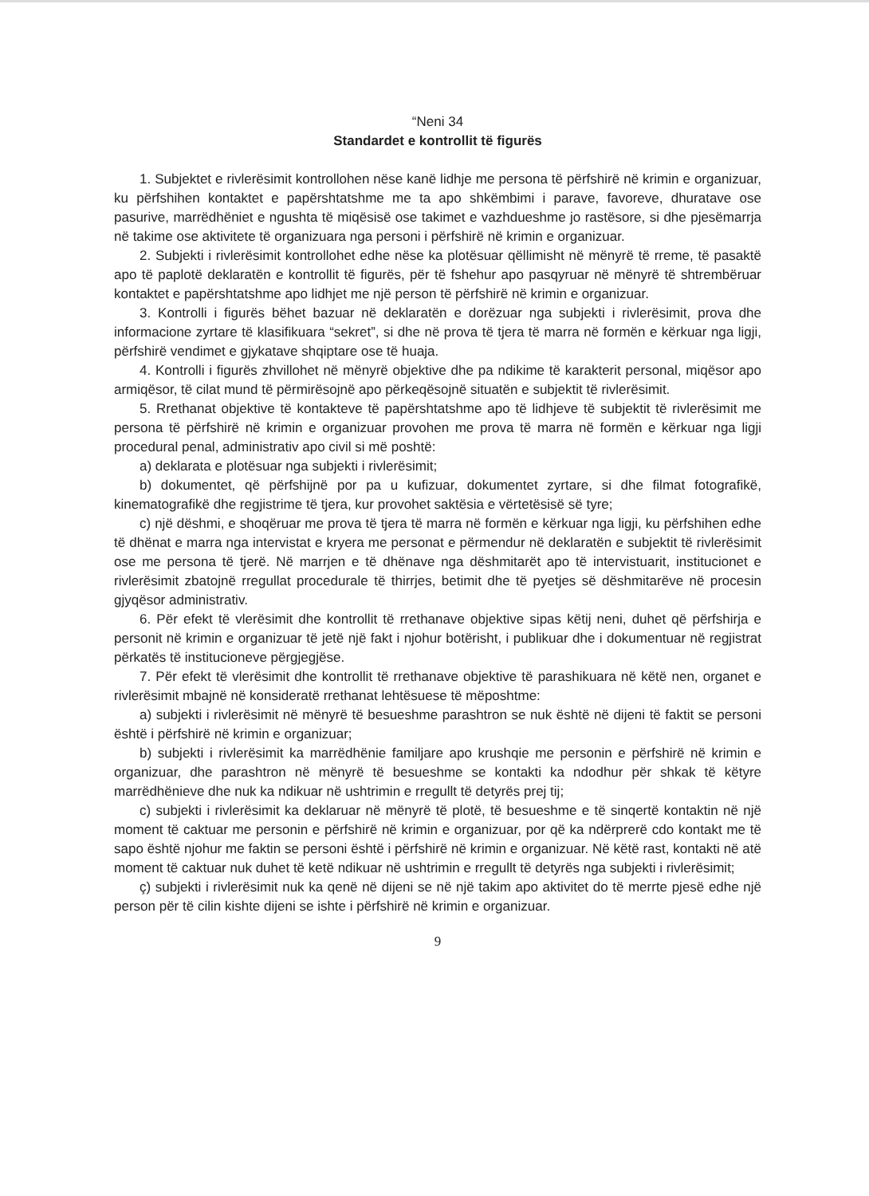“Neni 34
Standardet e kontrollit të figurës
1. Subjektet e rivlerësimit kontrollohen nëse kanë lidhje me persona të përfshirë në krimin e organizuar, ku përfshihen kontaktet e papërshtatshme me ta apo shkëmbimi i parave, favoreve, dhuratave ose pasurive, marrëdhëniet e ngushta të miqësisë ose takimet e vazhdueshme jo rastësore, si dhe pjesëmarrja në takime ose aktivitete të organizuara nga personi i përfshirë në krimin e organizuar.
2. Subjekti i rivlerësimit kontrollohet edhe nëse ka plotësuar qëllimisht në mënyrë të rreme, të pasaktë apo të paplotë deklaratën e kontrollit të figurës, për të fshehur apo pasqyruar në mënyrë të shtrembëruar kontaktet e papërshtatshme apo lidhjet me një person të përfshirë në krimin e organizuar.
3. Kontrolli i figurës bëhet bazuar në deklaratën e dorëzuar nga subjekti i rivlerësimit, prova dhe informacione zyrtare të klasifikuara “sekret”, si dhe në prova të tjera të marra në formën e kërkuar nga ligji, përfshirë vendimet e gjykatave shqiptare ose të huaja.
4. Kontrolli i figurës zhvillohet në mënyrë objektive dhe pa ndikime të karakterit personal, miqësor apo armiqësor, të cilat mund të përmirësojnë apo përkeqësojnë situatën e subjektit të rivlerësimit.
5. Rrethanat objektive të kontakteve të papërshtatshme apo të lidhjeve të subjektit të rivlerësimit me persona të përfshirë në krimin e organizuar provohen me prova të marra në formën e kërkuar nga ligji procedural penal, administrativ apo civil si më poshtë:
a) deklarata e plotësuar nga subjekti i rivlerësimit;
b) dokumentet, që përfshijnë por pa u kufizuar, dokumentet zyrtare, si dhe filmat fotografikë, kinematografikë dhe regjistrime të tjera, kur provohet saktësia e vërtetësisë së tyre;
c) një dëshmi, e shoqëruar me prova të tjera të marra në formën e kërkuar nga ligji, ku përfshihen edhe të dhënat e marra nga intervistat e kryera me personat e përmendur në deklaratën e subjektit të rivlerësimit ose me persona të tjerë. Në marrjen e të dhënave nga dëshmitarët apo të intervistuarit, institucionet e rivlerësimit zbatojnë rregullat procedurale të thirrjes, betimit dhe të pyetjes së dëshmitarëve në procesin gjyqësor administrativ.
6. Për efekt të vlerësimit dhe kontrollit të rrethanave objektive sipas këtij neni, duhet që përfshirja e personit në krimin e organizuar të jetë një fakt i njohur botërisht, i publikuar dhe i dokumentuar në regjistrat përkatës të institucioneve përgjegjëse.
7. Për efekt të vlerësimit dhe kontrollit të rrethanave objektive të parashikuara në këtë nen, organet e rivlerësimit mbajnë në konsideratë rrethanat lehtësuese të mëposhtme:
a) subjekti i rivlerësimit në mënyrë të besueshme parashtron se nuk është në dijeni të faktit se personi është i përfshirë në krimin e organizuar;
b) subjekti i rivlerësimit ka marrëdhënie familjare apo krushqie me personin e përfshirë në krimin e organizuar, dhe parashtron në mënyrë të besueshme se kontakti ka ndodhur për shkak të këtyre marrëdhënieve dhe nuk ka ndikuar në ushtrimin e rregullt të detyrës prej tij;
c) subjekti i rivlerësimit ka deklaruar në mënyrë të plotë, të besueshme e të sinqertë kontaktin në një moment të caktuar me personin e përfshirë në krimin e organizuar, por që ka ndërprerë cdo kontakt me të sapo është njohur me faktin se personi është i përfshirë në krimin e organizuar. Në këtë rast, kontakti në atë moment të caktuar nuk duhet të ketë ndikuar në ushtrimin e rregullt të detyrës nga subjekti i rivlerësimit;
ç) subjekti i rivlerësimit nuk ka qenë në dijeni se në një takim apo aktivitet do të merrte pjesë edhe një person për të cilin kishte dijeni se ishte i përfshirë në krimin e organizuar.
9